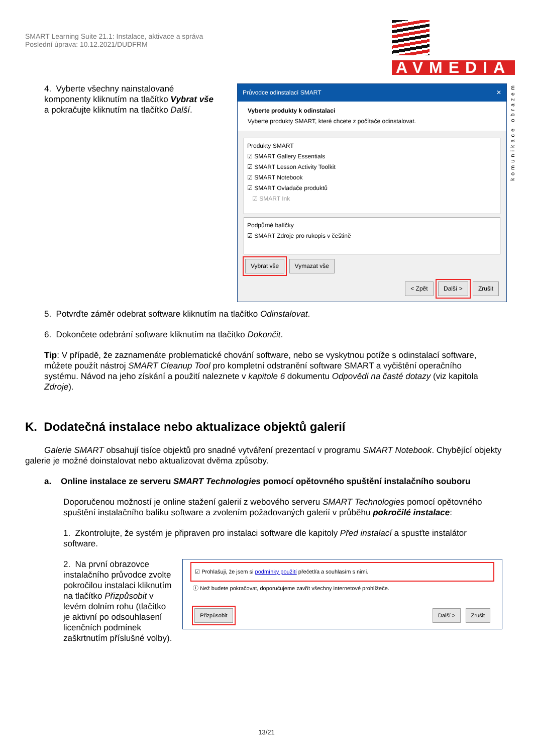SMART Learning Suite 21.1: Instalace, aktivace a správa
Poslední úprava: 10.12.2021/DUDFRM
AVMEDIA
komunikace obrazem
4. Vyberte všechny nainstalované komponenty kliknutím na tlačítko Vybrat vše a pokračujte kliknutím na tlačítko Další.
Průvodce odinstalací SMART ✕
Vyberte produkty k odinstalaci
Vyberte produkty SMART, které chcete z počítače odinstalovat.
Produkty SMART
☑ SMART Gallery Essentials
☑ SMART Lesson Activity Toolkit
☑ SMART Notebook
☑ SMART Ovladače produktů
☑ SMART Ink
Podpůrné balíčky
☑ SMART Zdroje pro rukopis v češtině
Vybrat vše Vymazat vše
< Zpět Další > Zrušit
5. Potvrďte záměr odebrat software kliknutím na tlačítko Odinstalovat.
6. Dokončete odebrání software kliknutím na tlačítko Dokončit.
Tip: V případě, že zaznamenáte problematické chování software, nebo se vyskytnou potíže s odinstalací software, můžete použít nástroj SMART Cleanup Tool pro kompletní odstranění software SMART a vyčištění operačního systému. Návod na jeho získání a použití naleznete v kapitole 6 dokumentu Odpovědi na časté dotazy (viz kapitola Zdroje).
K. Dodatečná instalace nebo aktualizace objektů galerií
Galerie SMART obsahují tisíce objektů pro snadné vytváření prezentací v programu SMART Notebook. Chybějící objekty galerie je možné doinstalovat nebo aktualizovat dvěma způsoby.
a. Online instalace ze serveru SMART Technologies pomocí opětovného spuštění instalačního souboru
Doporučenou možností je online stažení galerií z webového serveru SMART Technologies pomocí opětovného spuštění instalačního balíku software a zvolením požadovaných galerií v průběhu pokročilé instalace:
1. Zkontrolujte, že systém je připraven pro instalaci software dle kapitoly Před instalací a spusťte instalátor software.
2. Na první obrazovce instalačního průvodce zvolte pokročilou instalaci kliknutím na tlačítko Přizpůsobit v levém dolním rohu (tlačítko je aktivní po odsouhlasení licenčních podmínek zaškrtnutím příslušné volby).
☑ Prohlašuji, že jsem si podmínky použití přečetl/a a souhlasím s nimi.
ⓘ Než budete pokračovat, doporučujeme zavřít všechny internetové prohlížeče.
Přizpůsobit Další > Zrušit
13/21